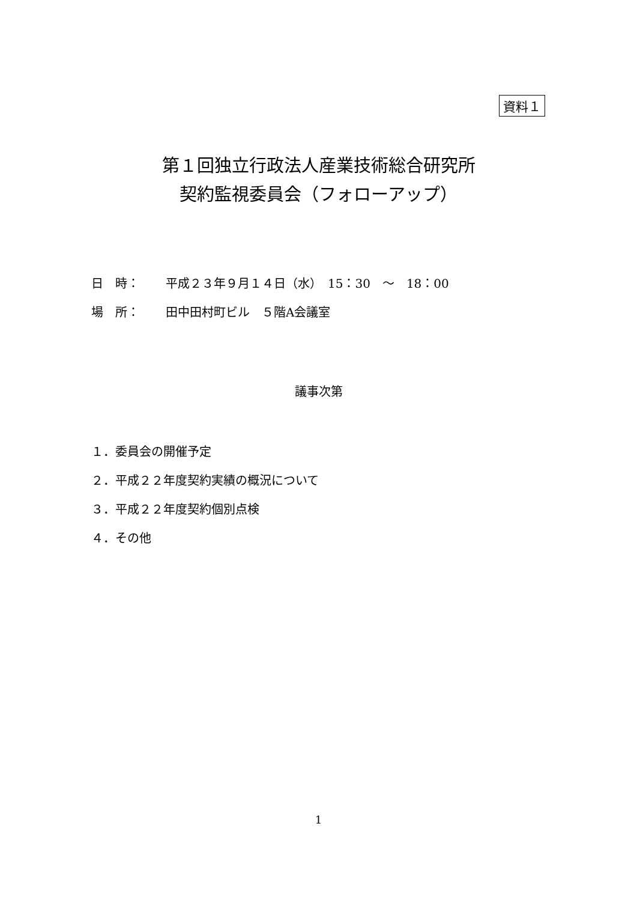資料１
第１回独立行政法人産業技術総合研究所
契約監視委員会（フォローアップ）
日　時： 平成２３年９月１４日（水）　15：30　～　18：00
場　所： 田中田村町ビル　５階A会議室
議事次第
１．委員会の開催予定
２．平成２２年度契約実績の概況について
３．平成２２年度契約個別点検
４．その他
1